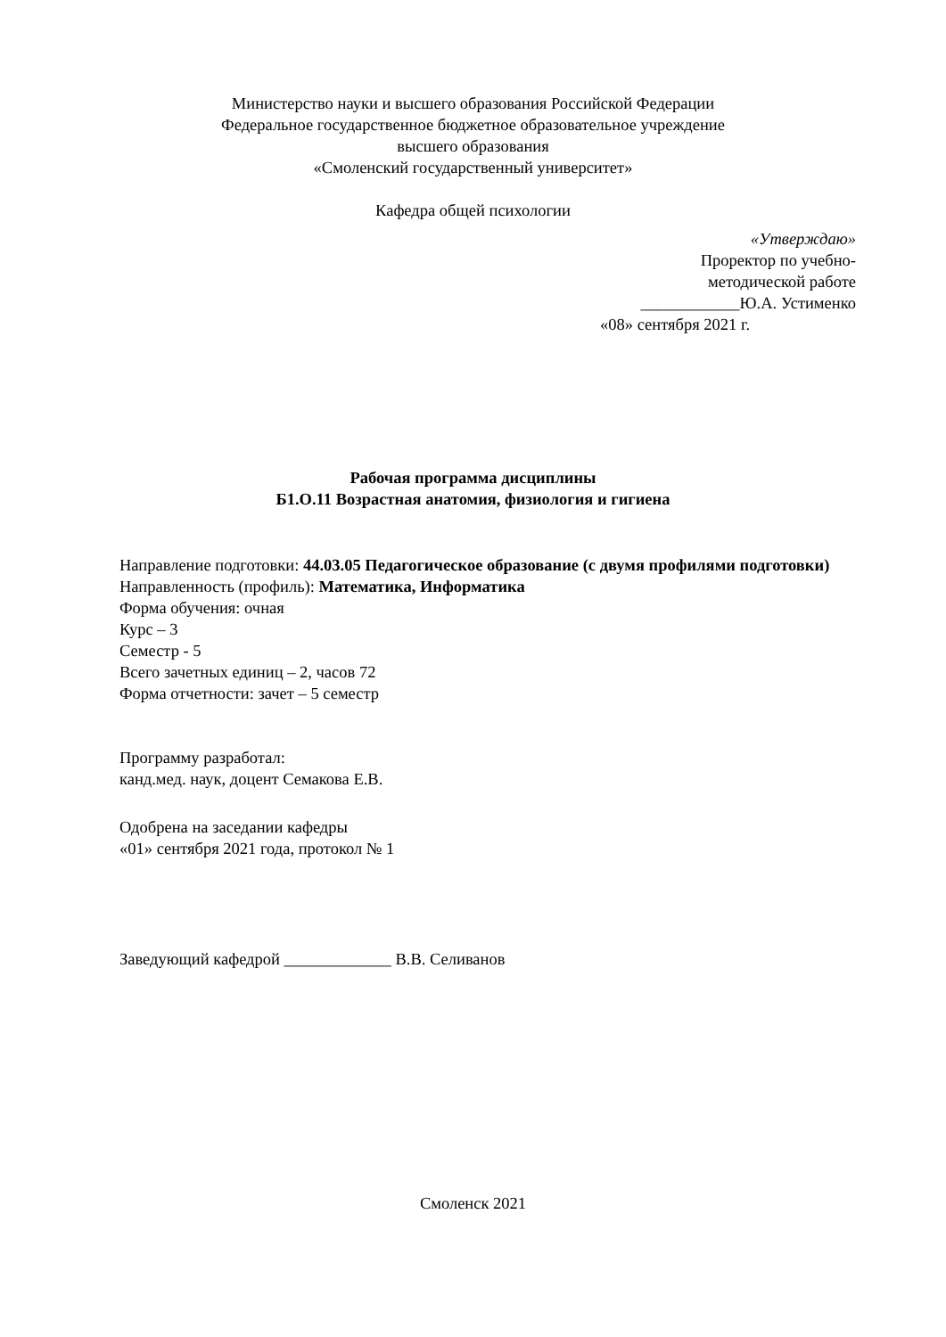Министерство науки и высшего образования Российской Федерации
Федеральное государственное бюджетное образовательное учреждение
высшего образования
«Смоленский государственный университет»
Кафедра общей психологии
«Утверждаю»
Проректор по учебно-
методической работе
____________Ю.А. Устименко
«08» сентября 2021 г.
Рабочая программа дисциплины
Б1.О.11 Возрастная анатомия, физиология и гигиена
Направление подготовки: 44.03.05 Педагогическое образование (с двумя профилями подготовки)
Направленность (профиль): Математика, Информатика
Форма обучения: очная
Курс – 3
Семестр - 5
Всего зачетных единиц – 2, часов 72
Форма отчетности: зачет – 5 семестр
Программу разработал:
канд.мед. наук, доцент Семакова Е.В.
Одобрена на заседании кафедры
«01» сентября 2021 года, протокол № 1
Заведующий кафедрой _____________ В.В. Селиванов
Смоленск 2021